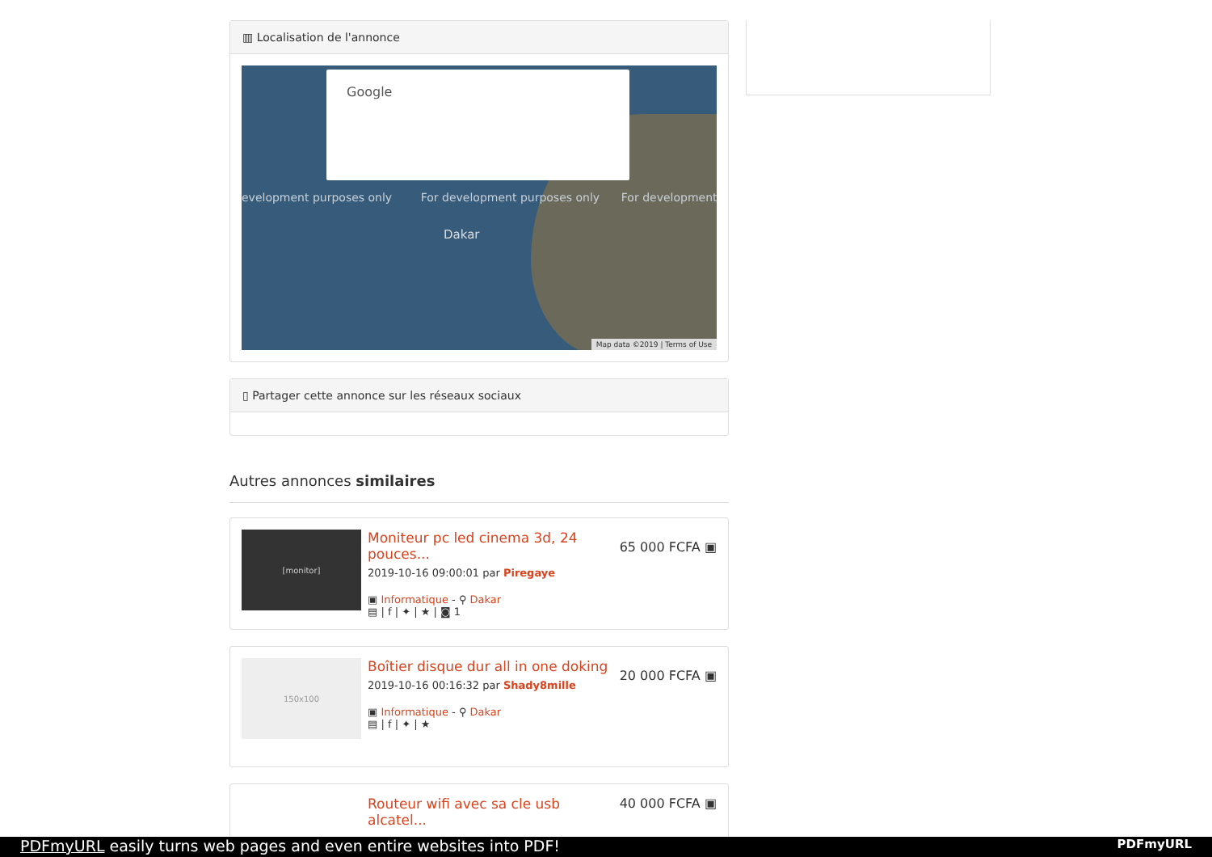▥ Localisation de l'annonce
Google
evelopment purposes only For development purposes only For development
Dakar
Map data ©2019 | Terms of Use
▯ Partager cette annonce sur les réseaux sociaux
Autres annonces similaires
[monitor]
65 000 FCFA ▣
Moniteur pc led cinema 3d, 24 pouces...
2019-10-16 09:00:01 par Piregaye
▣ Informatique - ⚲ Dakar
▤ | f | ✦ | ★ | ◙ 1
150x100
20 000 FCFA ▣
Boîtier disque dur all in one doking
2019-10-16 00:16:32 par Shady8mille
▣ Informatique - ⚲ Dakar
▤ | f | ✦ | ★
40 000 FCFA ▣
Routeur wifi avec sa cle usb alcatel...
PDFmyURL easily turns web pages and even entire websites into PDF! PDFmyURL